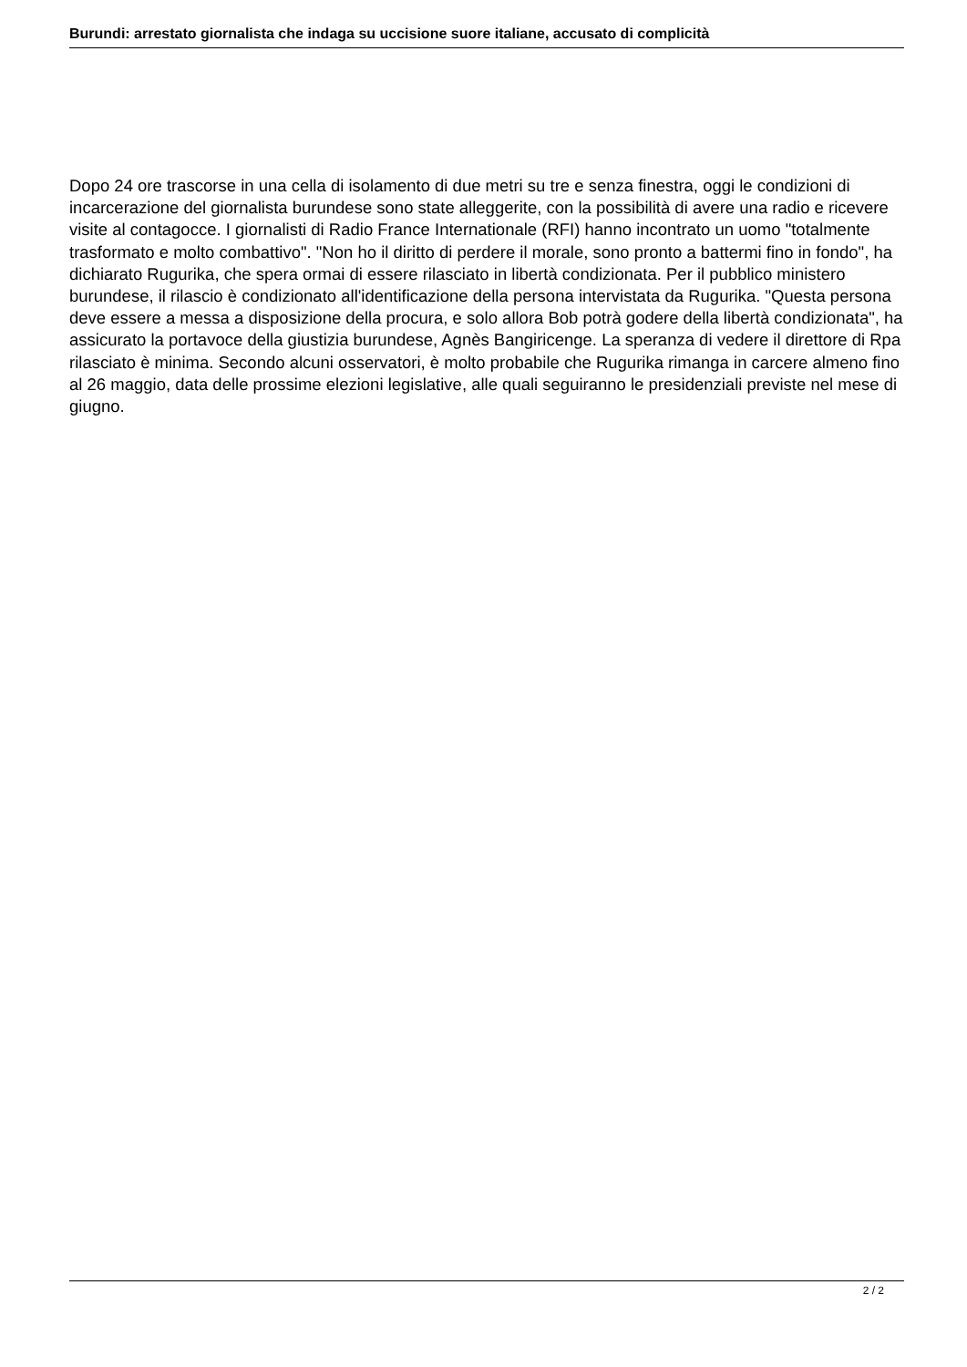Burundi: arrestato giornalista che indaga su uccisione suore italiane, accusato di complicità
Dopo 24 ore trascorse in una cella di isolamento di due metri su tre e senza finestra, oggi le condizioni di incarcerazione del giornalista burundese sono state alleggerite, con la possibilità di avere una radio e ricevere visite al contagocce. I giornalisti di Radio France Internationale (RFI) hanno incontrato un uomo "totalmente trasformato e molto combattivo". "Non ho il diritto di perdere il morale, sono pronto a battermi fino in fondo", ha dichiarato Rugurika, che spera ormai di essere rilasciato in libertà condizionata. Per il pubblico ministero burundese, il rilascio è condizionato all'identificazione della persona intervistata da Rugurika. "Questa persona deve essere a messa a disposizione della procura, e solo allora Bob potrà godere della libertà condizionata", ha assicurato la portavoce della giustizia burundese, Agnès Bangiricenge. La speranza di vedere il direttore di Rpa rilasciato è minima. Secondo alcuni osservatori, è molto probabile che Rugurika rimanga in carcere almeno fino al 26 maggio, data delle prossime elezioni legislative, alle quali seguiranno le presidenziali previste nel mese di giugno.
2 / 2